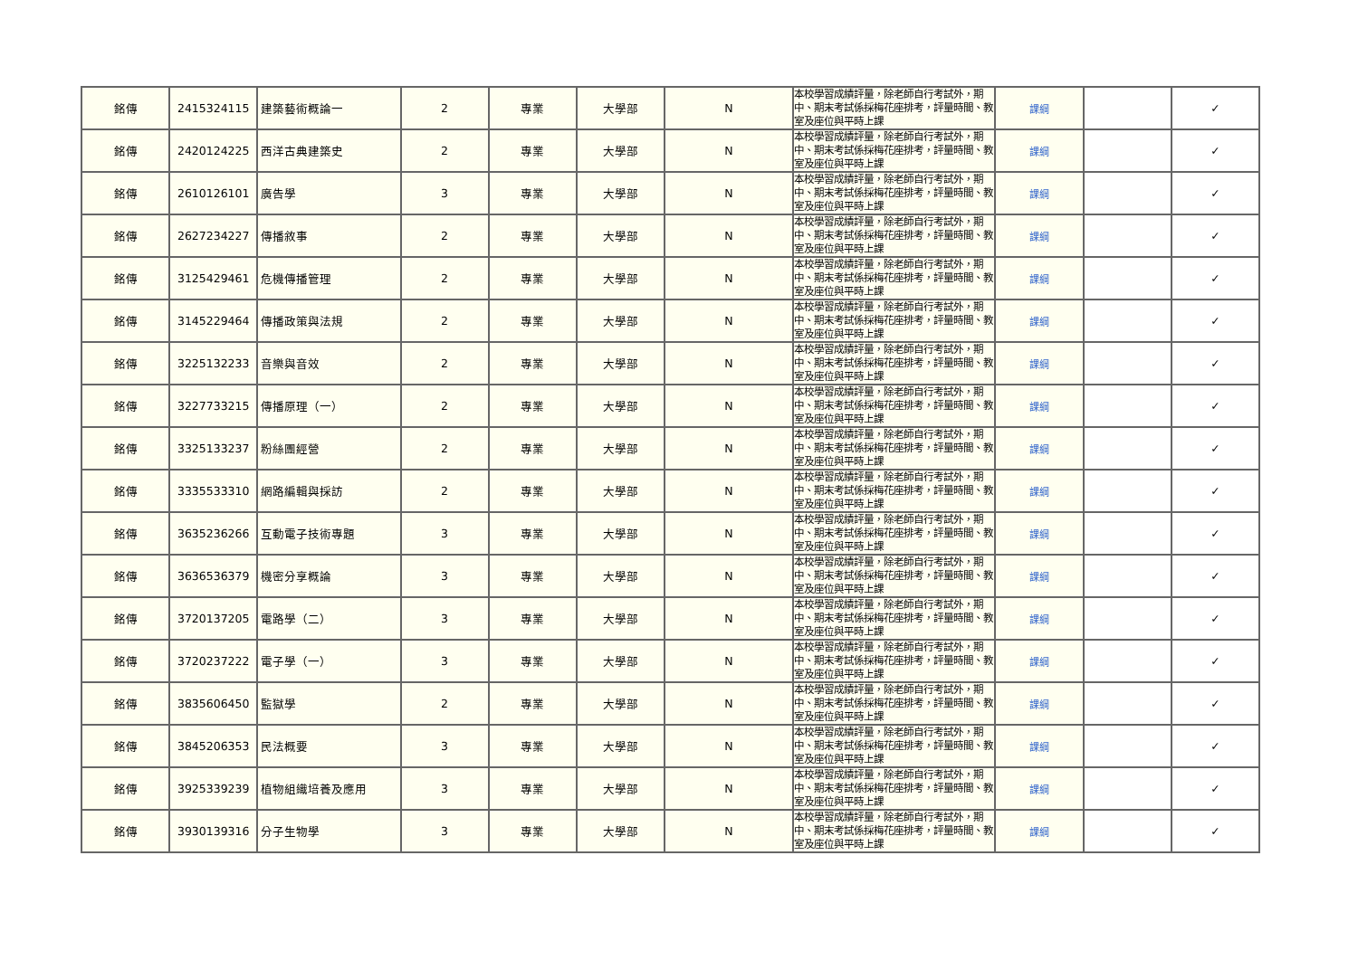| 銘傳 | 2415324115 | 建築藝術概論一 | 2 | 專業 | 大學部 | N | 本校學習成績評量，除老師自行考試外，期中、期末考試係採梅花座排考，評量時間、教室及座位與平時上課 | 課綱 | | ✓ |
| 銘傳 | 2420124225 | 西洋古典建築史 | 2 | 專業 | 大學部 | N | 本校學習成績評量，除老師自行考試外，期中、期末考試係採梅花座排考，評量時間、教室及座位與平時上課 | 課綱 | | ✓ |
| 銘傳 | 2610126101 | 廣告學 | 3 | 專業 | 大學部 | N | 本校學習成績評量，除老師自行考試外，期中、期末考試係採梅花座排考，評量時間、教室及座位與平時上課 | 課綱 | | ✓ |
| 銘傳 | 2627234227 | 傳播敘事 | 2 | 專業 | 大學部 | N | 本校學習成績評量，除老師自行考試外，期中、期末考試係採梅花座排考，評量時間、教室及座位與平時上課 | 課綱 | | ✓ |
| 銘傳 | 3125429461 | 危機傳播管理 | 2 | 專業 | 大學部 | N | 本校學習成績評量，除老師自行考試外，期中、期末考試係採梅花座排考，評量時間、教室及座位與平時上課 | 課綱 | | ✓ |
| 銘傳 | 3145229464 | 傳播政策與法規 | 2 | 專業 | 大學部 | N | 本校學習成績評量，除老師自行考試外，期中、期末考試係採梅花座排考，評量時間、教室及座位與平時上課 | 課綱 | | ✓ |
| 銘傳 | 3225132233 | 音樂與音效 | 2 | 專業 | 大學部 | N | 本校學習成績評量，除老師自行考試外，期中、期末考試係採梅花座排考，評量時間、教室及座位與平時上課 | 課綱 | | ✓ |
| 銘傳 | 3227733215 | 傳播原理（一） | 2 | 專業 | 大學部 | N | 本校學習成績評量，除老師自行考試外，期中、期末考試係採梅花座排考，評量時間、教室及座位與平時上課 | 課綱 | | ✓ |
| 銘傳 | 3325133237 | 粉絲團經營 | 2 | 專業 | 大學部 | N | 本校學習成績評量，除老師自行考試外，期中、期末考試係採梅花座排考，評量時間、教室及座位與平時上課 | 課綱 | | ✓ |
| 銘傳 | 3335533310 | 網路編輯與採訪 | 2 | 專業 | 大學部 | N | 本校學習成績評量，除老師自行考試外，期中、期末考試係採梅花座排考，評量時間、教室及座位與平時上課 | 課綱 | | ✓ |
| 銘傳 | 3635236266 | 互動電子技術專題 | 3 | 專業 | 大學部 | N | 本校學習成績評量，除老師自行考試外，期中、期末考試係採梅花座排考，評量時間、教室及座位與平時上課 | 課綱 | | ✓ |
| 銘傳 | 3636536379 | 機密分享概論 | 3 | 專業 | 大學部 | N | 本校學習成績評量，除老師自行考試外，期中、期末考試係採梅花座排考，評量時間、教室及座位與平時上課 | 課綱 | | ✓ |
| 銘傳 | 3720137205 | 電路學（二） | 3 | 專業 | 大學部 | N | 本校學習成績評量，除老師自行考試外，期中、期末考試係採梅花座排考，評量時間、教室及座位與平時上課 | 課綱 | | ✓ |
| 銘傳 | 3720237222 | 電子學（一） | 3 | 專業 | 大學部 | N | 本校學習成績評量，除老師自行考試外，期中、期末考試係採梅花座排考，評量時間、教室及座位與平時上課 | 課綱 | | ✓ |
| 銘傳 | 3835606450 | 監獄學 | 2 | 專業 | 大學部 | N | 本校學習成績評量，除老師自行考試外，期中、期末考試係採梅花座排考，評量時間、教室及座位與平時上課 | 課綱 | | ✓ |
| 銘傳 | 3845206353 | 民法概要 | 3 | 專業 | 大學部 | N | 本校學習成績評量，除老師自行考試外，期中、期末考試係採梅花座排考，評量時間、教室及座位與平時上課 | 課綱 | | ✓ |
| 銘傳 | 3925339239 | 植物組織培養及應用 | 3 | 專業 | 大學部 | N | 本校學習成績評量，除老師自行考試外，期中、期末考試係採梅花座排考，評量時間、教室及座位與平時上課 | 課綱 | | ✓ |
| 銘傳 | 3930139316 | 分子生物學 | 3 | 專業 | 大學部 | N | 本校學習成績評量，除老師自行考試外，期中、期末考試係採梅花座排考，評量時間、教室及座位與平時上課 | 課綱 | | ✓ |